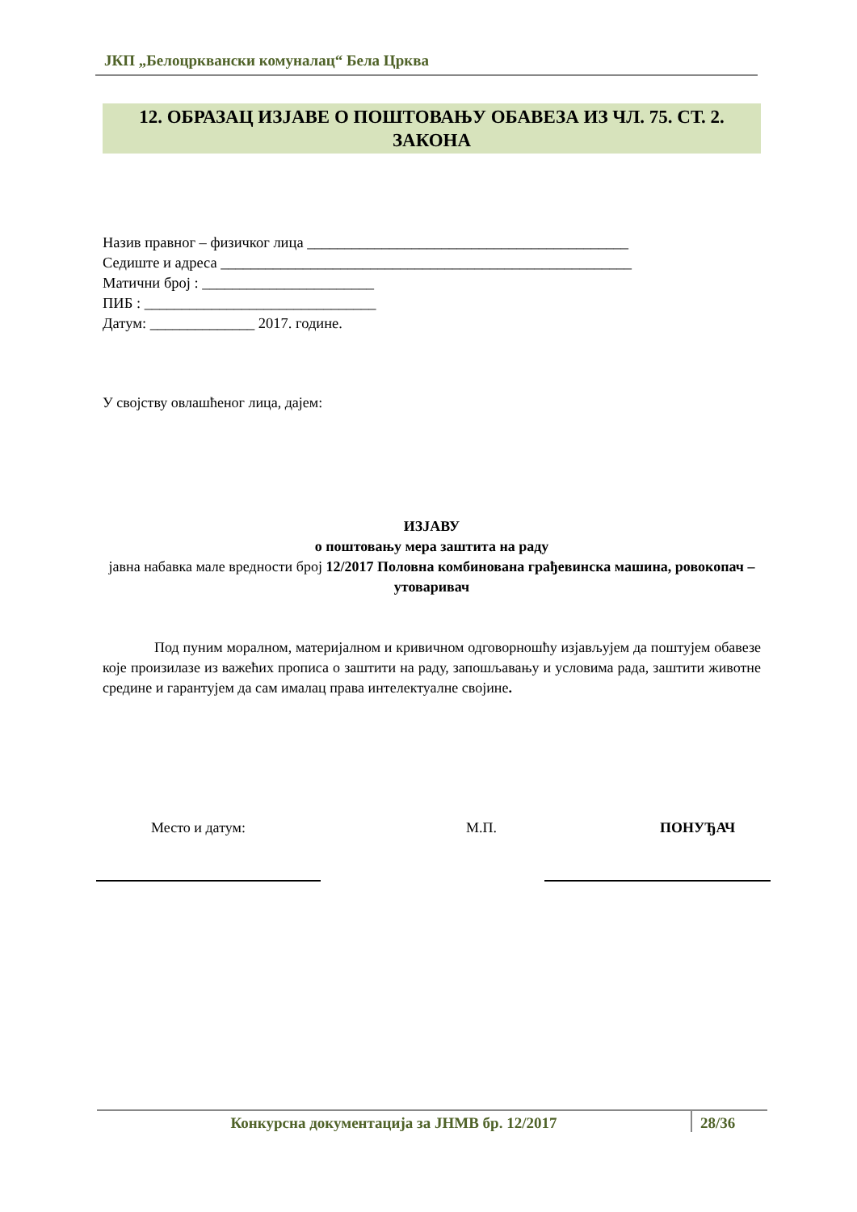ЈКП „Белоцрквански комуналац“ Бела Црква
12. ОБРАЗАЦ ИЗЈАВЕ О ПОШТОВАЊУ ОБАВЕЗА ИЗ ЧЛ. 75. СТ. 2. ЗАКОНА
Назив правног – физичког лица ___________________________________________
Седиште и адреса _______________________________________________________
Матични број : _______________________
ПИБ : _______________________________
Датум: ______________ 2017. године.
У својству овлашћеног лица, дајем:
ИЗЈАВУ
о поштовању мера заштита на раду
јавна набавка мале вредности број 12/2017 Половна комбинована грађевинска машина, ровокопач – утоваривач
Под пуним моралном, материјалном и кривичном одговорношћу изјављујем да поштујем обавезе које произилазе из важећих прописа о заштити на раду, запошљавању и условима рада, заштити животне средине и гарантујем да сам ималац права интелектуалне својине.
Место и датум: М.П. ПОНУЂАЧ
Конкурсна документација за ЈНМВ бр. 12/2017 28/36